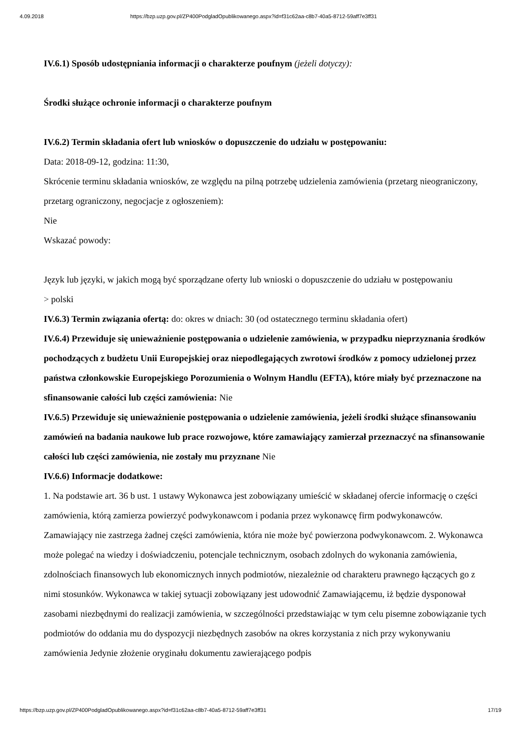4.09.2018 https://bzp.uzp.gov.pl/ZP400PodgladOpublikowanego.aspx?id=f31c62aa-c8b7-40a5-8712-59aff7e3ff31
IV.6.1) Sposób udostępniania informacji o charakterze poufnym (jeżeli dotyczy):
Środki służące ochronie informacji o charakterze poufnym
IV.6.2) Termin składania ofert lub wniosków o dopuszczenie do udziału w postępowaniu:
Data: 2018-09-12, godzina: 11:30,
Skrócenie terminu składania wniosków, ze względu na pilną potrzebę udzielenia zamówienia (przetarg nieograniczony, przetarg ograniczony, negocjacje z ogłoszeniem):
Nie
Wskazać powody:
Język lub języki, w jakich mogą być sporządzane oferty lub wnioski o dopuszczenie do udziału w postępowaniu
> polski
IV.6.3) Termin związania ofertą: do: okres w dniach: 30 (od ostatecznego terminu składania ofert)
IV.6.4) Przewiduje się unieważnienie postępowania o udzielenie zamówienia, w przypadku nieprzyznania środków pochodzących z budżetu Unii Europejskiej oraz niepodlegających zwrotowi środków z pomocy udzielonej przez państwa członkowskie Europejskiego Porozumienia o Wolnym Handlu (EFTA), które miały być przeznaczone na sfinansowanie całości lub części zamówienia: Nie
IV.6.5) Przewiduje się unieważnienie postępowania o udzielenie zamówienia, jeżeli środki służące sfinansowaniu zamówień na badania naukowe lub prace rozwojowe, które zamawiający zamierzał przeznaczyć na sfinansowanie całości lub części zamówienia, nie zostały mu przyznane Nie
IV.6.6) Informacje dodatkowe:
1. Na podstawie art. 36 b ust. 1 ustawy Wykonawca jest zobowiązany umieścić w składanej ofercie informację o części zamówienia, którą zamierza powierzyć podwykonawcom i podania przez wykonawcę firm podwykonawców. Zamawiający nie zastrzega żadnej części zamówienia, która nie może być powierzona podwykonawcom. 2. Wykonawca może polegać na wiedzy i doświadczeniu, potencjale technicznym, osobach zdolnych do wykonania zamówienia, zdolnościach finansowych lub ekonomicznych innych podmiotów, niezależnie od charakteru prawnego łączących go z nimi stosunków. Wykonawca w takiej sytuacji zobowiązany jest udowodnić Zamawiającemu, iż będzie dysponował zasobami niezbędnymi do realizacji zamówienia, w szczególności przedstawiając w tym celu pisemne zobowiązanie tych podmiotów do oddania mu do dyspozycji niezbędnych zasobów na okres korzystania z nich przy wykonywaniu zamówienia Jedynie złożenie oryginału dokumentu zawierającego podpis
https://bzp.uzp.gov.pl/ZP400PodgladOpublikowanego.aspx?id=f31c62aa-c8b7-40a5-8712-59aff7e3ff31 17/19